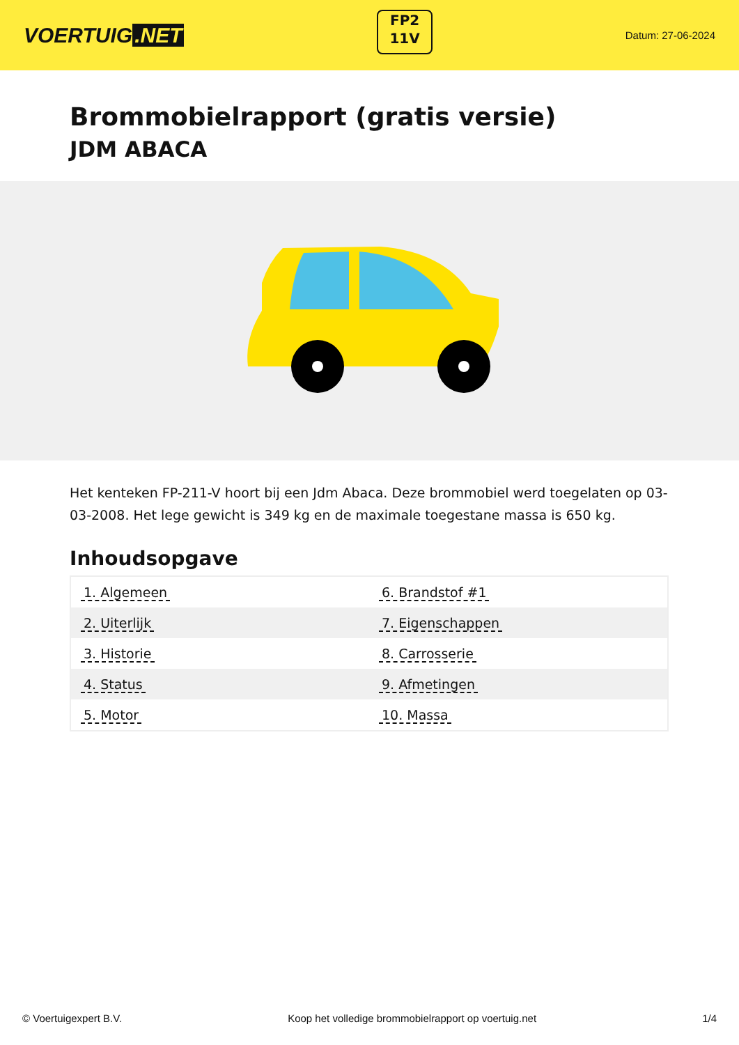VOERTUIG.NET
FP2
11V
Datum: 27-06-2024
Brommobielrapport (gratis versie)
JDM ABACA
Het kenteken FP-211-V hoort bij een Jdm Abaca. Deze brommobiel werd toegelaten op 03-03-2008. Het lege gewicht is 349 kg en de maximale toegestane massa is 650 kg.
Inhoudsopgave
| 1. Algemeen | 6. Brandstof #1 |
| 2. Uiterlijk | 7. Eigenschappen |
| 3. Historie | 8. Carrosserie |
| 4. Status | 9. Afmetingen |
| 5. Motor | 10. Massa |
© Voertuigexpert B.V. Koop het volledige brommobielrapport op voertuig.net 1/4